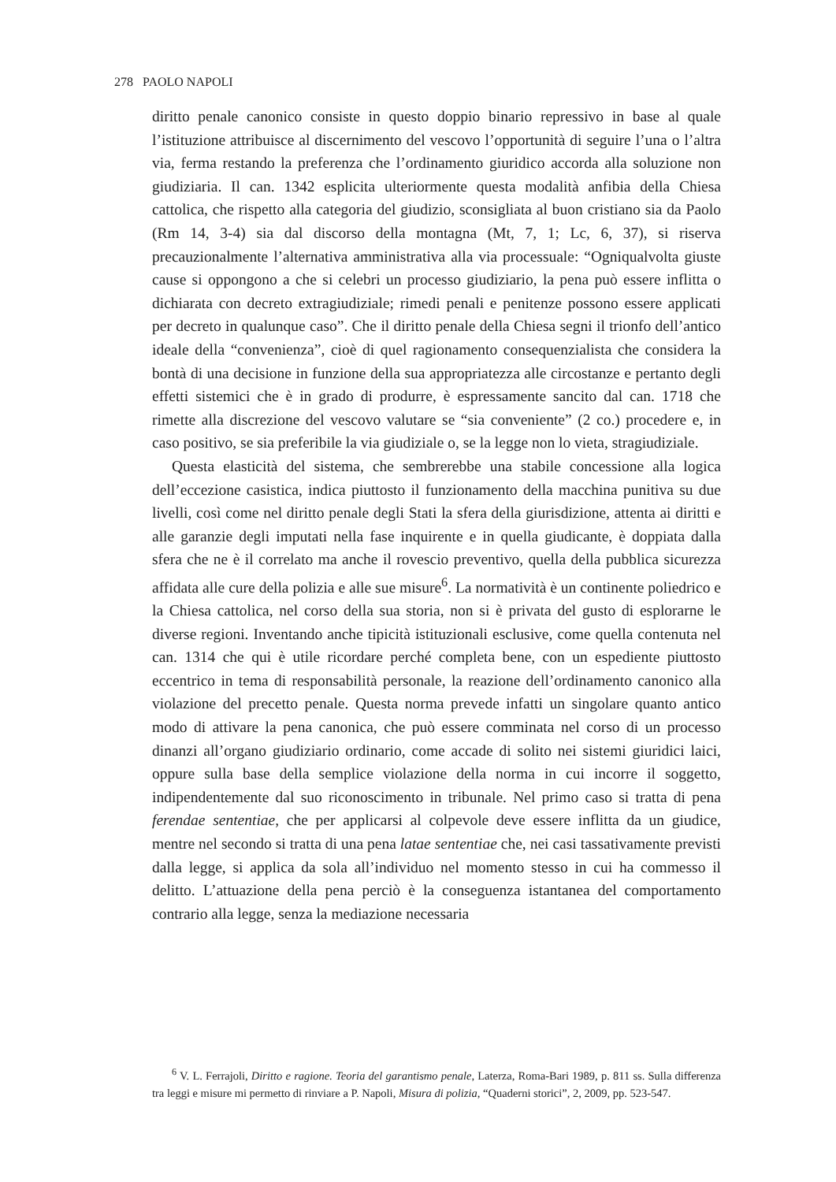278 PAOLO NAPOLI
diritto penale canonico consiste in questo doppio binario repressivo in base al quale l’istituzione attribuisce al discernimento del vescovo l’opportunità di seguire l’una o l’altra via, ferma restando la preferenza che l’ordinamento giuridico accorda alla soluzione non giudiziaria. Il can. 1342 esplicita ulteriormente questa modalità anfibia della Chiesa cattolica, che rispetto alla categoria del giudizio, sconsigliata al buon cristiano sia da Paolo (Rm 14, 3-4) sia dal discorso della montagna (Mt, 7, 1; Lc, 6, 37), si riserva precauzionalmente l’alternativa amministrativa alla via processuale: “Ogniqualvolta giuste cause si oppongono a che si celebri un processo giudiziario, la pena può essere inflitta o dichiarata con decreto extragiudiziale; rimedi penali e penitenze possono essere applicati per decreto in qualunque caso”. Che il diritto penale della Chiesa segni il trionfo dell’antico ideale della “convenienza”, cioè di quel ragionamento consequenzialista che considera la bontà di una decisione in funzione della sua appropriatezza alle circostanze e pertanto degli effetti sistemici che è in grado di produrre, è espressamente sancito dal can. 1718 che rimette alla discrezione del vescovo valutare se “sia conveniente” (2 co.) procedere e, in caso positivo, se sia preferibile la via giudiziale o, se la legge non lo vieta, stragiudiziale.
Questa elasticità del sistema, che sembrerebbe una stabile concessione alla logica dell’eccezione casistica, indica piuttosto il funzionamento della macchina punitiva su due livelli, così come nel diritto penale degli Stati la sfera della giurisdizione, attenta ai diritti e alle garanzie degli imputati nella fase inquirente e in quella giudicante, è doppiata dalla sfera che ne è il correlato ma anche il rovescio preventivo, quella della pubblica sicurezza affidata alle cure della polizia e alle sue misure<sup>6</sup>. La normatività è un continente poliedrico e la Chiesa cattolica, nel corso della sua storia, non si è privata del gusto di esplorarne le diverse regioni. Inventando anche tipicità istituzionali esclusive, come quella contenuta nel can. 1314 che qui è utile ricordare perché completa bene, con un espediente piuttosto eccentrico in tema di responsabilità personale, la reazione dell’ordinamento canonico alla violazione del precetto penale. Questa norma prevede infatti un singolare quanto antico modo di attivare la pena canonica, che può essere comminata nel corso di un processo dinanzi all’organo giudiziario ordinario, come accade di solito nei sistemi giuridici laici, oppure sulla base della semplice violazione della norma in cui incorre il soggetto, indipendentemente dal suo riconoscimento in tribunale. Nel primo caso si tratta di pena ferendae sententiae, che per applicarsi al colpevole deve essere inflitta da un giudice, mentre nel secondo si tratta di una pena latae sententiae che, nei casi tassativamente previsti dalla legge, si applica da sola all’individuo nel momento stesso in cui ha commesso il delitto. L’attuazione della pena perciò è la conseguenza istantanea del comportamento contrario alla legge, senza la mediazione necessaria
<sup>6</sup> V. L. Ferrajoli, Diritto e ragione. Teoria del garantismo penale, Laterza, Roma-Bari 1989, p. 811 ss. Sulla differenza tra leggi e misure mi permetto di rinviare a P. Napoli, Misura di polizia, “Quaderni storici”, 2, 2009, pp. 523-547.